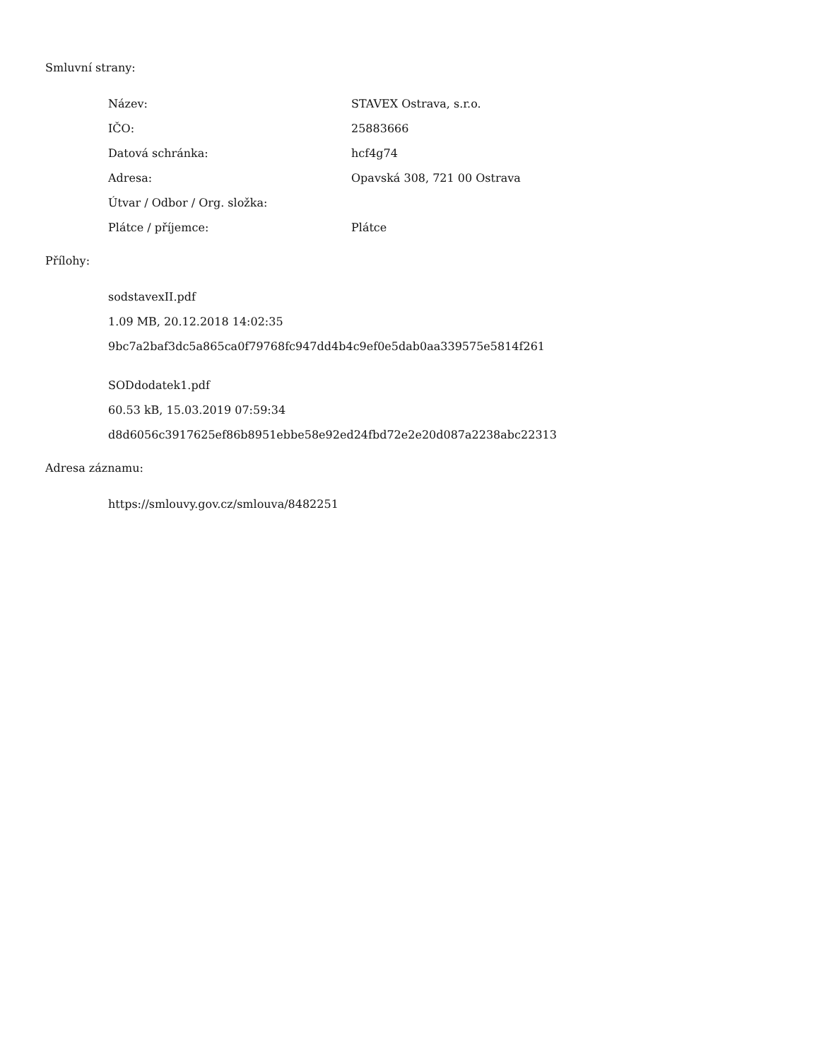Smluvní strany:
| Název: | STAVEX Ostrava, s.r.o. |
| IČO: | 25883666 |
| Datová schránka: | hcf4g74 |
| Adresa: | Opavská 308, 721 00 Ostrava |
| Útvar / Odbor / Org. složka: | |
| Plátce / příjemce: | Plátce |
Přílohy:
sodstavexII.pdf
1.09 MB, 20.12.2018 14:02:35
9bc7a2baf3dc5a865ca0f79768fc947dd4b4c9ef0e5dab0aa339575e5814f261
SODdodatek1.pdf
60.53 kB, 15.03.2019 07:59:34
d8d6056c3917625ef86b8951ebbe58e92ed24fbd72e2e20d087a2238abc22313
Adresa záznamu:
https://smlouvy.gov.cz/smlouva/8482251